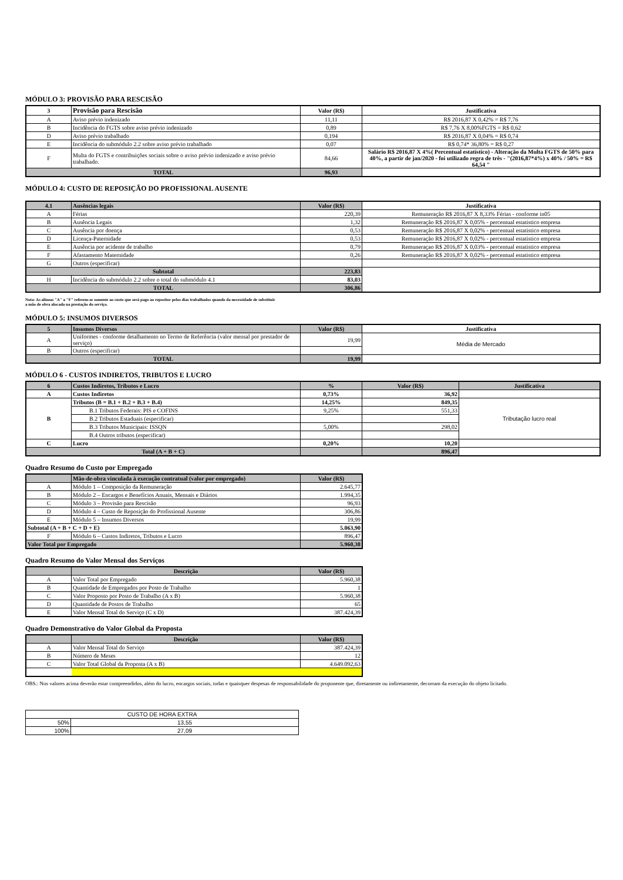MÓDULO 3: PROVISÃO PARA RESCISÃO
| 3 | Provisão para Rescisão | Valor (R$) | Justificativa |
| --- | --- | --- | --- |
| A | Aviso prévio indenizado | 11,11 | R$ 2016,87 X 0,42% = R$ 7,76 |
| B | Incidência do FGTS sobre aviso prévio indenizado | 0,89 | R$ 7,76 X 8,00%FGTS = R$ 0,62 |
| D | Aviso prévio trabalhado | 0,194 | R$ 2016,87 X 0,04% = R$ 0,74 |
| E | Incidência do submódulo 2.2 sobre aviso prévio trabalhado | 0,07 | R$ 0,74* 36,80% = R$ 0,27 |
| F | Multa do FGTS e contribuições sociais sobre o aviso prévio indenizado e aviso prévio trabalhado. | 84,66 | Salário R$ 2016,87 X 4%( Percentual estatístico) - Alteração da Multa FGTS de 50% para 40%, a partir de jan/2020 - foi utilizado regra de três - "(2016,87*4%) x 40% / 50% = R$ 64,54 " |
| TOTAL | | 96,93 | |
MÓDULO 4: CUSTO DE REPOSIÇÃO DO PROFISSIONAL AUSENTE
| 4.1 | Ausências legais | Valor (R$) | Justificativa |
| --- | --- | --- | --- |
| A | Férias | 220,39 | Remuneração R$ 2016,87 X 8,33% Férias - conforme in05 |
| B | Ausência Legais | 1,32 | Remuneração R$ 2016,87 X 0,05% - percentual estatistico empresa |
| C | Ausência por doença | 0,53 | Remuneração R$ 2016,87 X 0,02% - percentual estatistico empresa |
| D | Licença-Paternidade | 0,53 | Remuneração R$ 2016,87 X 0,02% - percentual estatistico empresa |
| E | Ausência por acidente de trabalho | 0,79 | Remuneraçao R$ 2016,87 X 0,03% - percentual estatistico empresa |
| F | Afastamento Maternidade | 0,26 | Remuneração R$ 2016,87 X 0,02% - percentual estatistico empresa |
| G | Outros (especificar) | | |
| Subtotal | | 223,83 | |
| H | Incidência do submódulo 2.2 sobre o total do submódulo 4.1 | 83,03 | |
| TOTAL | | 306,86 | |
Nota: As alíneas "A" a "F" referem-se somente ao custo que será pago ao repositor pelos dias trabalhados quando da necessidade de substituir
a mão de obra alocada na prestação do serviço.
MÓDULO 5: INSUMOS DIVERSOS
| 5 | Insumos Diversos | Valor (R$) | Justificativa |
| --- | --- | --- | --- |
| A | Uniformes - conforme detalhamento no Termo de Referência (valor mensal por prestador de serviço) | 19,99 | Média de Mercado |
| B | Outros (especificar) | | |
| TOTAL | | 19,99 | |
MÓDULO 6 - CUSTOS INDIRETOS, TRIBUTOS E LUCRO
| 6 | Custos Indiretos, Tributos e Lucro | % | Valor (R$) | Justificativa |
| --- | --- | --- | --- | --- |
| A | Custos Indiretos | 0,73% | 36,92 | |
| B | Tributos (B = B.1 + B.2 + B.3 + B.4) | 14,25% | 849,35 | Tributação lucro real |
| | B.1 Tributos Federais: PIS e COFINS | 9,25% | 551,33 | |
| | B.2 Tributos Estaduais (especificar) | | | |
| | B.3 Tributos Municipais: ISSQN | 5,00% | 298,02 | |
| | B.4 Outros tributos (especificar) | | | |
| C | Lucro | 0,20% | 10,20 | |
| Total (A + B + C) | | | 896,47 | |
Quadro Resumo do Custo por Empregado
| | Mão-de-obra vinculada à execução contratual (valor por empregado) | Valor (R$) |
| --- | --- | --- |
| A | Módulo 1 – Composição da Remuneração | 2.645,77 |
| B | Módulo 2 – Encargos e Benefícios Anuais, Mensais e Diários | 1.994,35 |
| C | Módulo 3 – Provisão para Rescisão | 96,93 |
| D | Módulo 4 – Custo de Reposição do Profissional Ausente | 306,86 |
| E | Módulo 5 – Insumos Diversos | 19,99 |
| Subtotal (A + B + C + D + E) | | 5.063,90 |
| F | Módulo 6 – Custos Indiretos, Tributos e Lucro | 896,47 |
| Valor Total por Empregado | | 5.960,38 |
Quadro Resumo do Valor Mensal dos Serviços
| | Descrição | Valor (R$) |
| --- | --- | --- |
| A | Valor Total por Empregado | 5.960,38 |
| B | Quantidade de Empregados por Posto de Trabalho | 1 |
| C | Valor Proposto por Posto de Trabalho (A x B) | 5.960,38 |
| D | Quantidade de Postos de Trabalho | 65 |
| E | Valor Mensal Total do Serviço (C x D) | 387.424,39 |
Quadro Demonstrativo do Valor Global da Proposta
| | Descrição | Valor (R$) |
| --- | --- | --- |
| A | Valor Mensal Total do Serviço | 387.424,39 |
| B | Número de Meses | 12 |
| C | Valor Total Global da Proposta (A x B) | 4.649.092,63 |
OBS.: Nos valores acima deverão estar compreendidos, além do lucro, encargos sociais, todas e quaisquer despesas de responsabilidade do proponente que, diretamente ou indiretamente, decorram da execução do objeto licitado.
| CUSTO DE HORA EXTRA | |
| 50% | 13,55 |
| 100% | 27,09 |